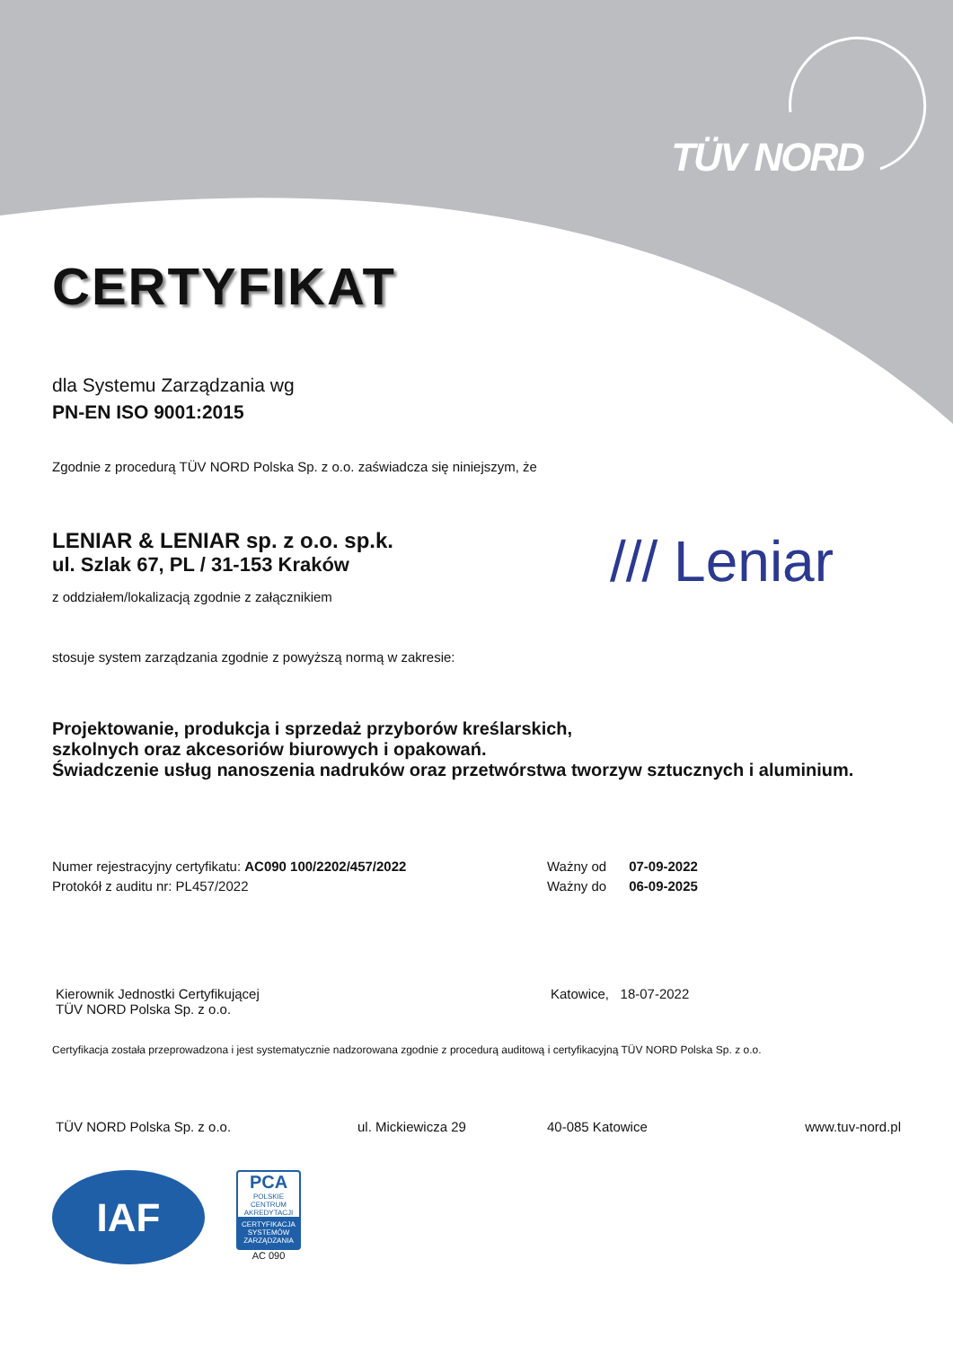TÜV NORD
CERTYFIKAT
dla Systemu Zarządzania wg
PN-EN ISO 9001:2015
Zgodnie z procedurą TÜV NORD Polska Sp. z o.o. zaświadcza się niniejszym, że
LENIAR & LENIAR sp. z o.o. sp.k.
ul. Szlak 67, PL / 31-153 Kraków
z oddziałem/lokalizacją zgodnie z załącznikiem
/// Leniar
stosuje system zarządzania zgodnie z powyższą normą w zakresie:
Projektowanie, produkcja i sprzedaż przyborów kreślarskich,
szkolnych oraz akcesoriów biurowych i opakowań.
Świadczenie usług nanoszenia nadruków oraz przetwórstwa tworzyw sztucznych i aluminium.
Numer rejestracyjny certyfikatu: AC090 100/2202/457/2022
Protokół z auditu nr: PL457/2022
Ważny od 07-09-2022
Ważny do 06-09-2025
Kierownik Jednostki Certyfikującej
TÜV NORD Polska Sp. z o.o.
Katowice, 18-07-2022
Certyfikacja została przeprowadzona i jest systematycznie nadzorowana zgodnie z procedurą auditową i certyfikacyjną TÜV NORD Polska Sp. z o.o.
TÜV NORD Polska Sp. z o.o. ul. Mickiewicza 29 40-085 Katowice www.tuv-nord.pl
IAF
PCA
POLSKIE CENTRUM AKREDYTACJI
CERTYFIKACJA SYSTEMÓW ZARZĄDZANIA
AC 090